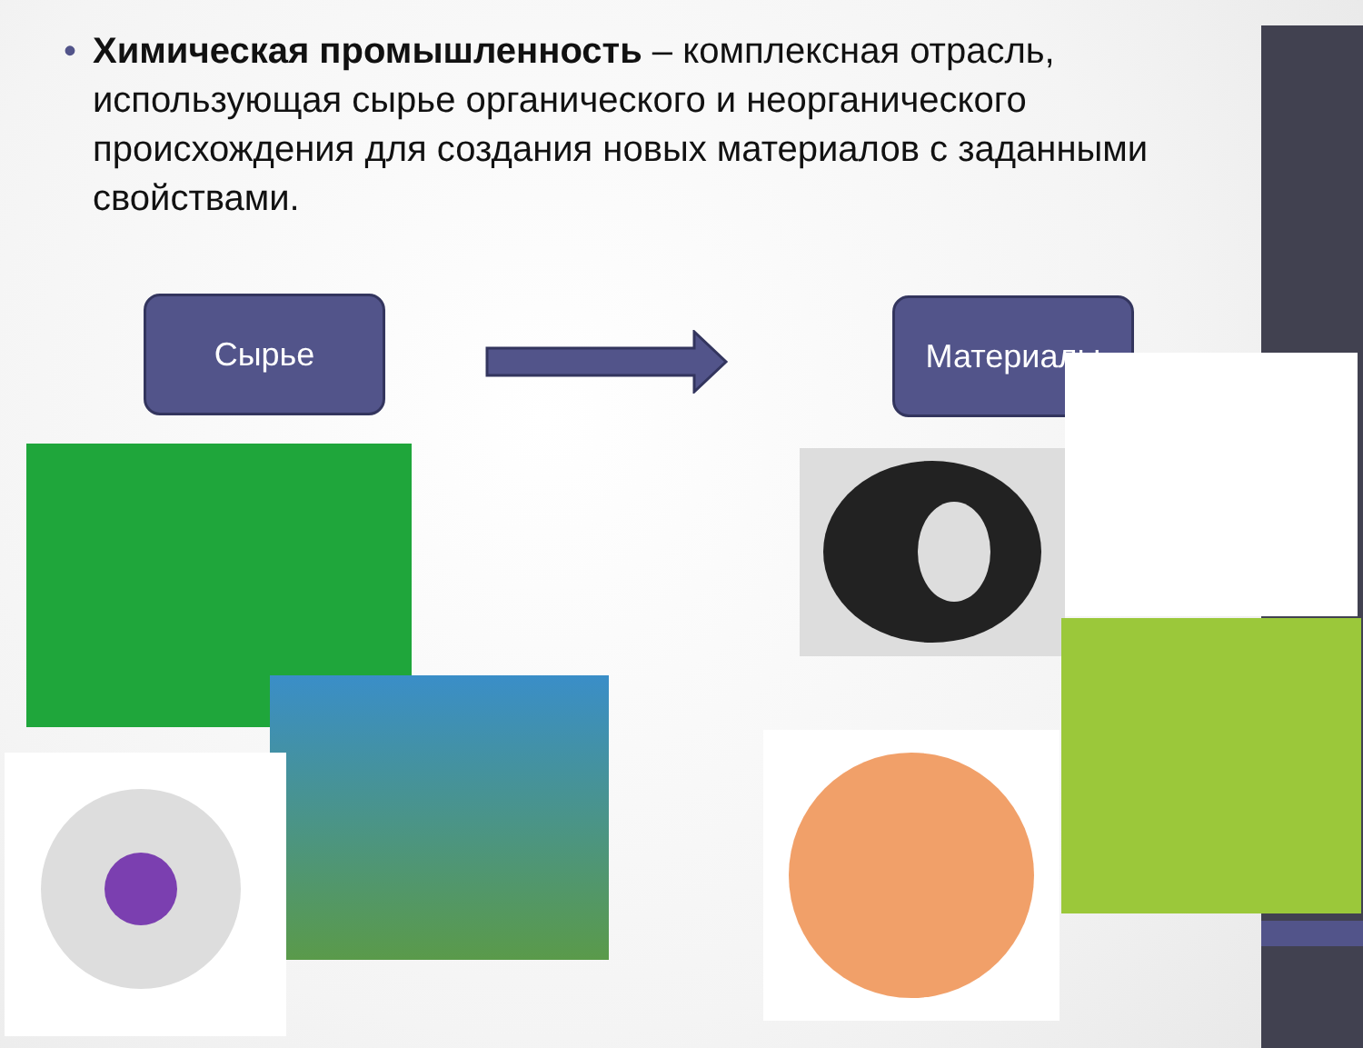• Химическая промышленность – комплексная отрасль, использующая сырье органического и неорганического происхождения для создания новых материалов с заданными свойствами.
Сырье Материалы